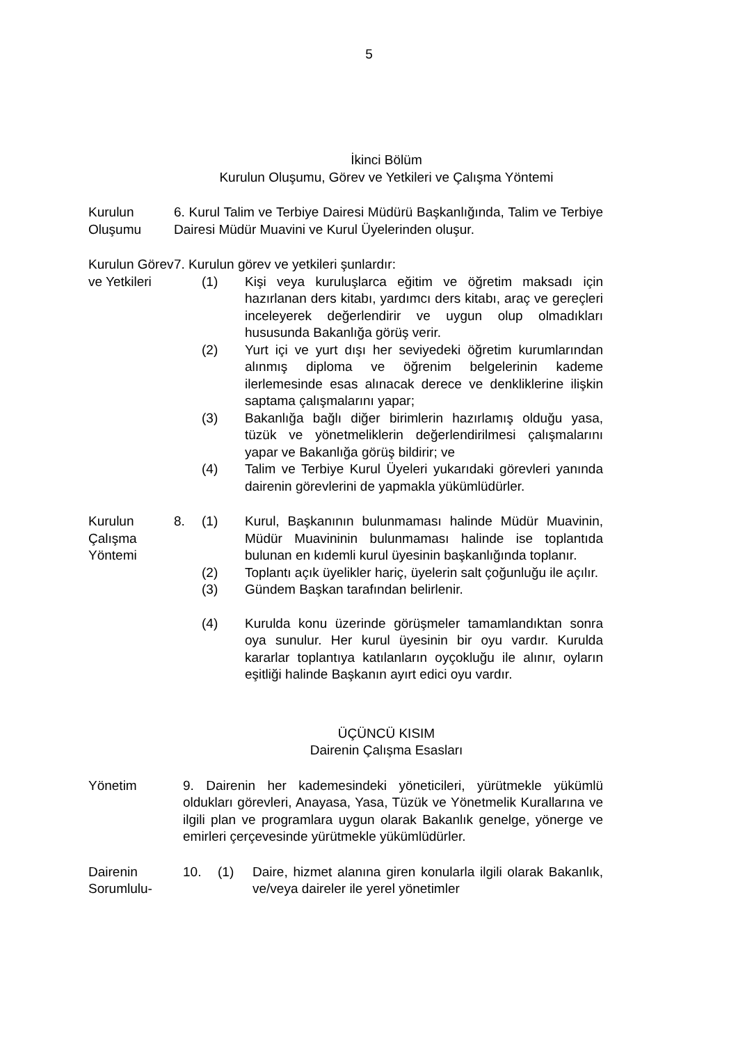5
İkinci Bölüm
Kurulun Oluşumu, Görev ve Yetkileri ve Çalışma Yöntemi
Kurulun Oluşumu
6. Kurul Talim ve Terbiye Dairesi Müdürü Başkanlığında, Talim ve Terbiye Dairesi Müdür Muavini ve Kurul Üyelerinden oluşur.
Kurulun Görev ve Yetkileri
7. Kurulun görev ve yetkileri şunlardır:
(1) Kişi veya kuruluşlarca eğitim ve öğretim maksadı için hazırlanan ders kitabı, yardımcı ders kitabı, araç ve gereçleri inceleyerek değerlendirir ve uygun olup olmadıkları hususunda Bakanlığa görüş verir.
(2) Yurt içi ve yurt dışı her seviyedeki öğretim kurumlarından alınmış diploma ve öğrenim belgelerinin kademe ilerlemesinde esas alınacak derece ve denkliklerine ilişkin saptama çalışmalarını yapar;
(3) Bakanlığa bağlı diğer birimlerin hazırlamış olduğu yasa, tüzük ve yönetmeliklerin değerlendirilmesi çalışmalarını yapar ve Bakanlığa görüş bildirir; ve
(4) Talim ve Terbiye Kurul Üyeleri yukarıdaki görevleri yanında dairenin görevlerini de yapmakla yükümlüdürler.
Kurulun Çalışma Yöntemi
8. (1) Kurul, Başkanının bulunmaması halinde Müdür Muavinin, Müdür Muavininin bulunmaması halinde ise toplantıda bulunan en kıdemli kurul üyesinin başkanlığında toplanır.
(2) Toplantı açık üyelikler hariç, üyelerin salt çoğunluğu ile açılır.
(3) Gündem Başkan tarafından belirlenir.
(4) Kurulda konu üzerinde görüşmeler tamamlandıktan sonra oya sunulur. Her kurul üyesinin bir oyu vardır. Kurulda kararlar toplantıya katılanların oyçokluğu ile alınır, oyların eşitliği halinde Başkanın ayırt edici oyu vardır.
ÜÇÜNCÜ KISIM
Dairenin Çalışma Esasları
Yönetim 9. Dairenin her kademesindeki yöneticileri, yürütmekle yükümlü oldukları görevleri, Anayasa, Yasa, Tüzük ve Yönetmelik Kurallarına ve ilgili plan ve programlara uygun olarak Bakanlık genelge, yönerge ve emirleri çerçevesinde yürütmekle yükümlüdürler.
Dairenin Sorumlulu-
10. (1) Daire, hizmet alanına giren konularla ilgili olarak Bakanlık, ve/veya daireler ile yerel yönetimler